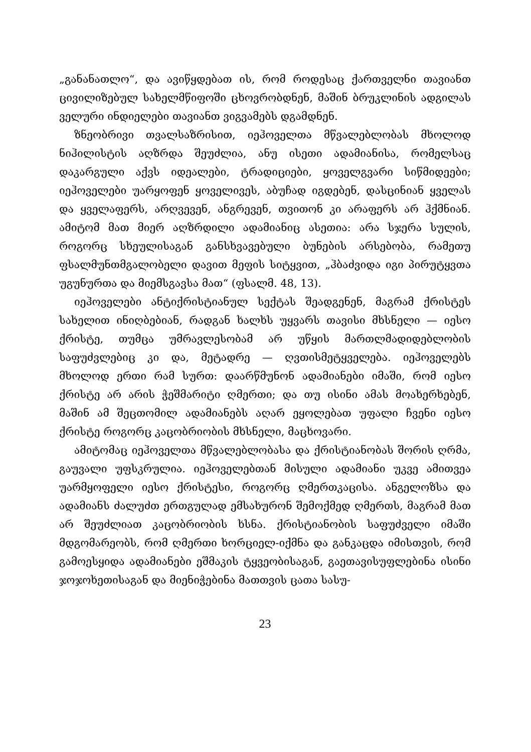„განანათლო“, და ავიწყდებათ ის, რომ როდესაც ქართველნი თავიანთ ცივილიზებულ სახელმწიფოში ცხოვრობდნენ, მაშინ ბრუკლინის ადგილას ველური ინდიელები თავიანთ ვიგვამებს დგამდნენ.
ზნეობრივი თვალსაზრისით, იეჰოველთა მწვალებლობას მხოლოდ ნიჰილისტის აღზრდა შეუძლია, ანუ ისეთი ადამიანისა, რომელსაც დაკარგული აქვს იდეალები, ტრადიციები, ყოველგვარი სიწმიდეები; იეჰოველები უარყოფენ ყოველივეს, აბუჩად იგდებენ, დასცინიან ყველას და ყველაფერს, არღვევენ, ანგრევენ, თვითონ კი არაფერს არ ჰქმნიან. ამიტომ მათ მიერ აღზრდილი ადამიანიც ასეთია: არა სჯერა სულის, როგორც სხეულისაგან განსხვავებული ბუნების არსებობა, რამეთუ ფსალმუნთმგალობელი დავით მეფის სიტყვით, „ჰბაძვიდა იგი პირუტყვთა უგუნურთა და მიემსგავსა მათ“ (ფსალმ. 48, 13).
იეჰოველები ანტიქრისტიანულ სექტას შეადგენენ, მაგრამ ქრისტეს სახელით ინიღბებიან, რადგან ხალხს უყვარს თავისი მხსნელი — იესო ქრისტე, თუმცა უმრავლესობამ არ უწყის მართლმადიდებლობის საფუძვლებიც კი და, მეტადრე — ღვთისმეტყველება. იეჰოველებს მხოლოდ ერთი რამ სურთ: დაარწმუნონ ადამიანები იმაში, რომ იესო ქრისტე არ არის ჭეშმარიტი ღმერთი; და თუ ისინი ამას მოახერხებენ, მაშინ ამ შეცთომილ ადამიანებს აღარ ეყოლებათ უფალი ჩვენი იესო ქრისტე როგორც კაცობრიობის მხსნელი, მაცხოვარი.
ამიტომაც იეჰოველთა მწვალებლობასა და ქრისტიანობას შორის ღრმა, გაუვალი უფსკრულია. იეჰოველებთან მისული ადამიანი უკვე ამითვეა უარმყოფელი იესო ქრისტესი, როგორც ღმერთკაცისა. ანგელოზსა და ადამიანს ძალუძთ ერთგულად ემსახურონ შემოქმედ ღმერთს, მაგრამ მათ არ შეუძლიათ კაცობრიობის ხსნა. ქრისტიანობის საფუძველი იმაში მდგომარეობს, რომ ღმერთი ხორციელ-იქმნა და განკაცდა იმისთვის, რომ გამოესყიდა ადამიანები ეშმაკის ტყვეობისაგან, გაეთავისუფლებინა ისინი ჯოჯოხეთისაგან და მიენიჭებინა მათთვის ცათა სასუ-
23